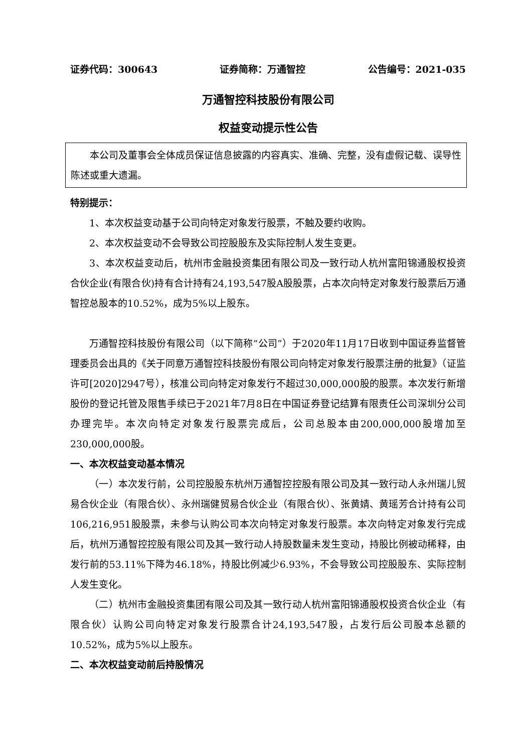证券代码：300643 证券简称：万通智控 公告编号：2021-035
万通智控科技股份有限公司
权益变动提示性公告
本公司及董事会全体成员保证信息披露的内容真实、准确、完整，没有虚假记载、误导性陈述或重大遗漏。
特别提示：
1、本次权益变动基于公司向特定对象发行股票，不触及要约收购。
2、本次权益变动不会导致公司控股股东及实际控制人发生变更。
3、本次权益变动后，杭州市金融投资集团有限公司及一致行动人杭州富阳锦通股权投资合伙企业(有限合伙)持有合计持有24,193,547股A股股票，占本次向特定对象发行股票后万通智控总股本的10.52%，成为5%以上股东。
万通智控科技股份有限公司（以下简称“公司”）于2020年11月17日收到中国证券监督管理委员会出具的《关于同意万通智控科技股份有限公司向特定对象发行股票注册的批复》（证监许可[2020]2947号），核准公司向特定对象发行不超过30,000,000股的股票。本次发行新增股份的登记托管及限售手续已于2021年7月8日在中国证券登记结算有限责任公司深圳分公司办理完毕。本次向特定对象发行股票完成后，公司总股本由200,000,000股增加至230,000,000股。
一、本次权益变动基本情况
（一）本次发行前，公司控股股东杭州万通智控控股有限公司及其一致行动人永州瑞儿贸易合伙企业（有限合伙）、永州瑞健贸易合伙企业（有限合伙）、张黄婧、黄瑶芳合计持有公司106,216,951股股票，未参与认购公司本次向特定对象发行股票。本次向特定对象发行完成后，杭州万通智控控股有限公司及其一致行动人持股数量未发生变动，持股比例被动稀释，由发行前的53.11%下降为46.18%，持股比例减少6.93%，不会导致公司控股股东、实际控制人发生变化。
（二）杭州市金融投资集团有限公司及其一致行动人杭州富阳锦通股权投资合伙企业（有限合伙）认购公司向特定对象发行股票合计24,193,547股，占发行后公司股本总额的10.52%，成为5%以上股东。
二、本次权益变动前后持股情况